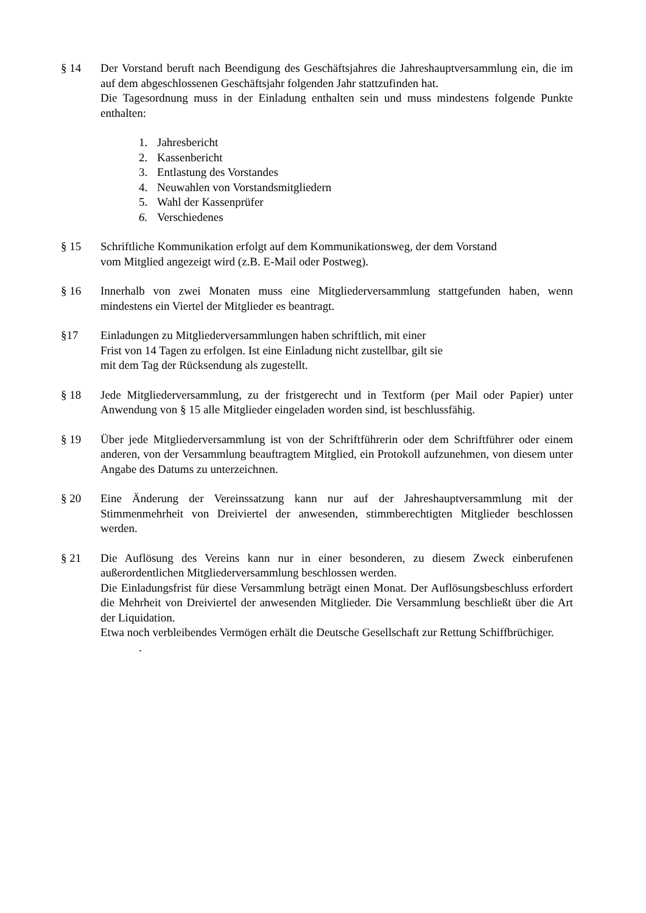§ 14 Der Vorstand beruft nach Beendigung des Geschäftsjahres die Jahreshauptversammlung ein, die im auf dem abgeschlossenen Geschäftsjahr folgenden Jahr stattzufinden hat.
Die Tagesordnung muss in der Einladung enthalten sein und muss mindestens folgende Punkte enthalten:
1. Jahresbericht
2. Kassenbericht
3. Entlastung des Vorstandes
4. Neuwahlen von Vorstandsmitgliedern
5. Wahl der Kassenprüfer
6. Verschiedenes
§ 15 Schriftliche Kommunikation erfolgt auf dem Kommunikationsweg, der dem Vorstand
vom Mitglied angezeigt wird (z.B. E-Mail oder Postweg).
§ 16 Innerhalb von zwei Monaten muss eine Mitgliederversammlung stattgefunden haben, wenn mindestens ein Viertel der Mitglieder es beantragt.
§17 Einladungen zu Mitgliederversammlungen haben schriftlich, mit einer
Frist von 14 Tagen zu erfolgen. Ist eine Einladung nicht zustellbar, gilt sie
mit dem Tag der Rücksendung als zugestellt.
§ 18 Jede Mitgliederversammlung, zu der fristgerecht und in Textform (per Mail oder Papier) unter Anwendung von § 15 alle Mitglieder eingeladen worden sind, ist beschlussfähig.
§ 19 Über jede Mitgliederversammlung ist von der Schriftführerin oder dem Schriftführer oder einem anderen, von der Versammlung beauftragtem Mitglied, ein Protokoll aufzunehmen, von diesem unter Angabe des Datums zu unterzeichnen.
§ 20 Eine Änderung der Vereinssatzung kann nur auf der Jahreshauptversammlung mit der Stimmenmehrheit von Dreiviertel der anwesenden, stimmberechtigten Mitglieder beschlossen werden.
§ 21 Die Auflösung des Vereins kann nur in einer besonderen, zu diesem Zweck einberufenen außerordentlichen Mitgliederversammlung beschlossen werden.
Die Einladungsfrist für diese Versammlung beträgt einen Monat. Der Auflösungsbeschluss erfordert die Mehrheit von Dreiviertel der anwesenden Mitglieder. Die Versammlung beschließt über die Art der Liquidation.
Etwa noch verbleibendes Vermögen erhält die Deutsche Gesellschaft zur Rettung Schiffbrüchiger.
.